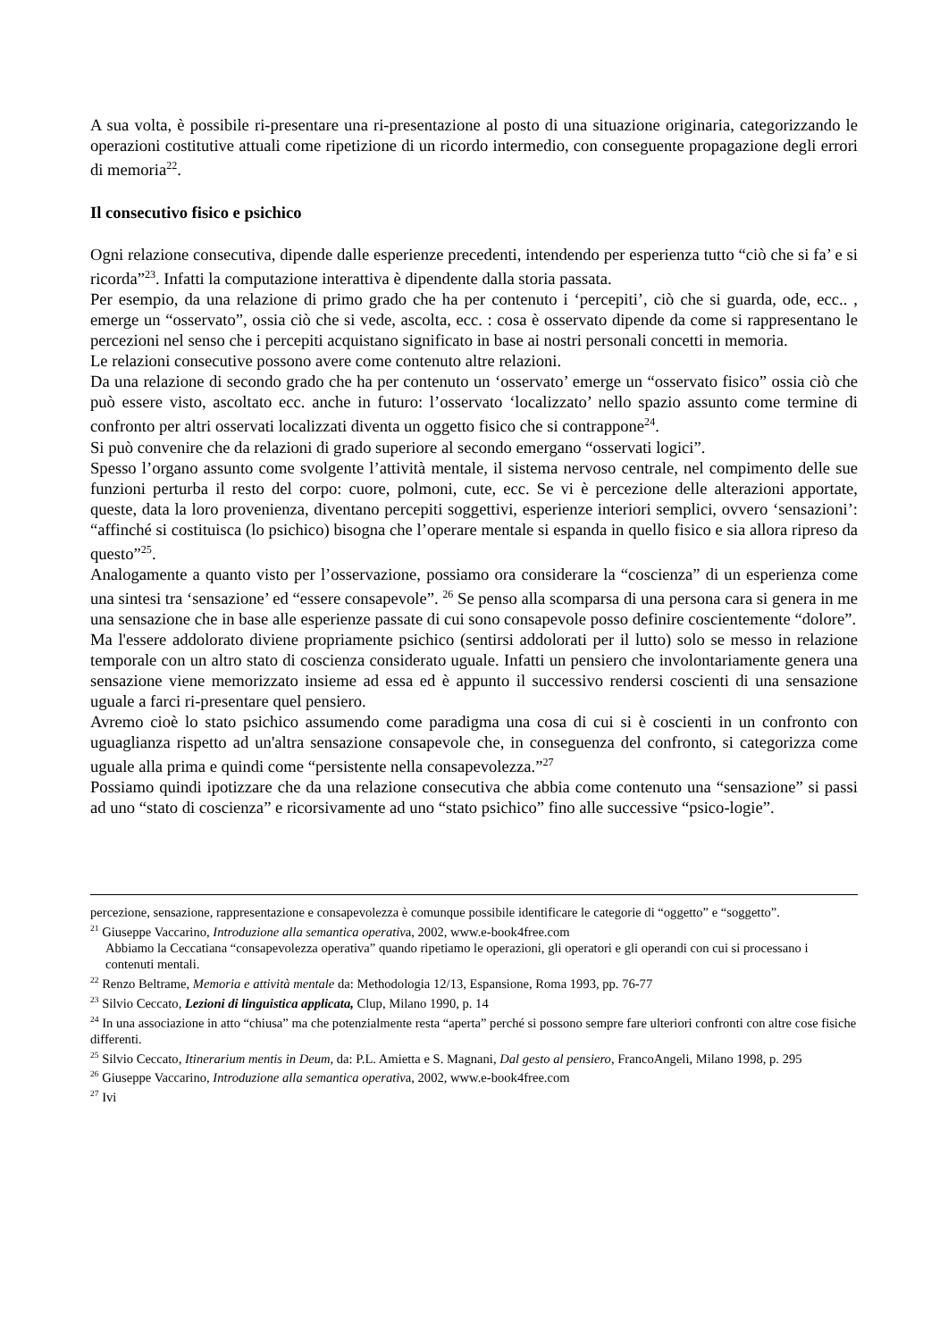A sua volta, è possibile ri-presentare una ri-presentazione al posto di una situazione originaria, categorizzando le operazioni costitutive attuali come ripetizione di un ricordo intermedio, con conseguente propagazione degli errori di memoria<sup>22</sup>.
Il consecutivo fisico e psichico
Ogni relazione consecutiva, dipende dalle esperienze precedenti, intendendo per esperienza tutto “ciò che si fa’ e si ricorda”<sup>23</sup>. Infatti la computazione interattiva è dipendente dalla storia passata.
Per esempio, da una relazione di primo grado che ha per contenuto i ‘percepiti’, ciò che si guarda, ode, ecc.. , emerge un “osservato”, ossia ciò che si vede, ascolta, ecc. : cosa è osservato dipende da come si rappresentano le percezioni nel senso che i percepiti acquistano significato in base ai nostri personali concetti in memoria.
Le relazioni consecutive possono avere come contenuto altre relazioni.
Da una relazione di secondo grado che ha per contenuto un ‘osservato’ emerge un “osservato fisico” ossia ciò che può essere visto, ascoltato ecc. anche in futuro: l’osservato ‘localizzato’ nello spazio assunto come termine di confronto per altri osservati localizzati diventa un oggetto fisico che si contrappone<sup>24</sup>.
Si può convenire che da relazioni di grado superiore al secondo emergano “osservati logici”.
Spesso l’organo assunto come svolgente l’attività mentale, il sistema nervoso centrale, nel compimento delle sue funzioni perturba il resto del corpo: cuore, polmoni, cute, ecc. Se vi è percezione delle alterazioni apportate, queste, data la loro provenienza, diventano percepiti soggettivi, esperienze interiori semplici, ovvero ‘sensazioni’: “affinché si costituisca (lo psichico) bisogna che l’operare mentale si espanda in quello fisico e sia allora ripreso da questo”<sup>25</sup>.
Analogamente a quanto visto per l’osservazione, possiamo ora considerare la “coscienza” di un esperienza come una sintesi tra ‘sensazione’ ed “essere consapevole”. <sup>26</sup> Se penso alla scomparsa di una persona cara si genera in me una sensazione che in base alle esperienze passate di cui sono consapevole posso definire coscientemente “dolore”.
Ma l'essere addolorato diviene propriamente psichico (sentirsi addolorati per il lutto) solo se messo in relazione temporale con un altro stato di coscienza considerato uguale. Infatti un pensiero che involontariamente genera una sensazione viene memorizzato insieme ad essa ed è appunto il successivo rendersi coscienti di una sensazione uguale a farci ri-presentare quel pensiero.
Avremo cioè lo stato psichico assumendo come paradigma una cosa di cui si è coscienti in un confronto con uguaglianza rispetto ad un'altra sensazione consapevole che, in conseguenza del confronto, si categorizza come uguale alla prima e quindi come “persistente nella consapevolezza.”<sup>27</sup>
Possiamo quindi ipotizzare che da una relazione consecutiva che abbia come contenuto una “sensazione” si passi ad uno “stato di coscienza” e ricorsivamente ad uno “stato psichico” fino alle successive “psico-logie”.
percezione, sensazione, rappresentazione e consapevolezza è comunque possibile identificare le categorie di “oggetto” e “soggetto”.
<sup>21</sup> Giuseppe Vaccarino, Introduzione alla semantica operativa, 2002, www.e-book4free.com
Abbiamo la Ceccatiana “consapevolezza operativa” quando ripetiamo le operazioni, gli operatori e gli operandi con cui si processano i contenuti mentali.
<sup>22</sup> Renzo Beltrame, Memoria e attività mentale da: Methodologia 12/13, Espansione, Roma 1993, pp. 76-77
<sup>23</sup> Silvio Ceccato, Lezioni di linguistica applicata, Clup, Milano 1990, p. 14
<sup>24</sup> In una associazione in atto “chiusa” ma che potenzialmente resta “aperta” perché si possono sempre fare ulteriori confronti con altre cose fisiche differenti.
<sup>25</sup> Silvio Ceccato, Itinerarium mentis in Deum, da: P.L. Amietta e S. Magnani, Dal gesto al pensiero, FrancoAngeli, Milano 1998, p. 295
<sup>26</sup> Giuseppe Vaccarino, Introduzione alla semantica operativa, 2002, www.e-book4free.com
<sup>27</sup> Ivi